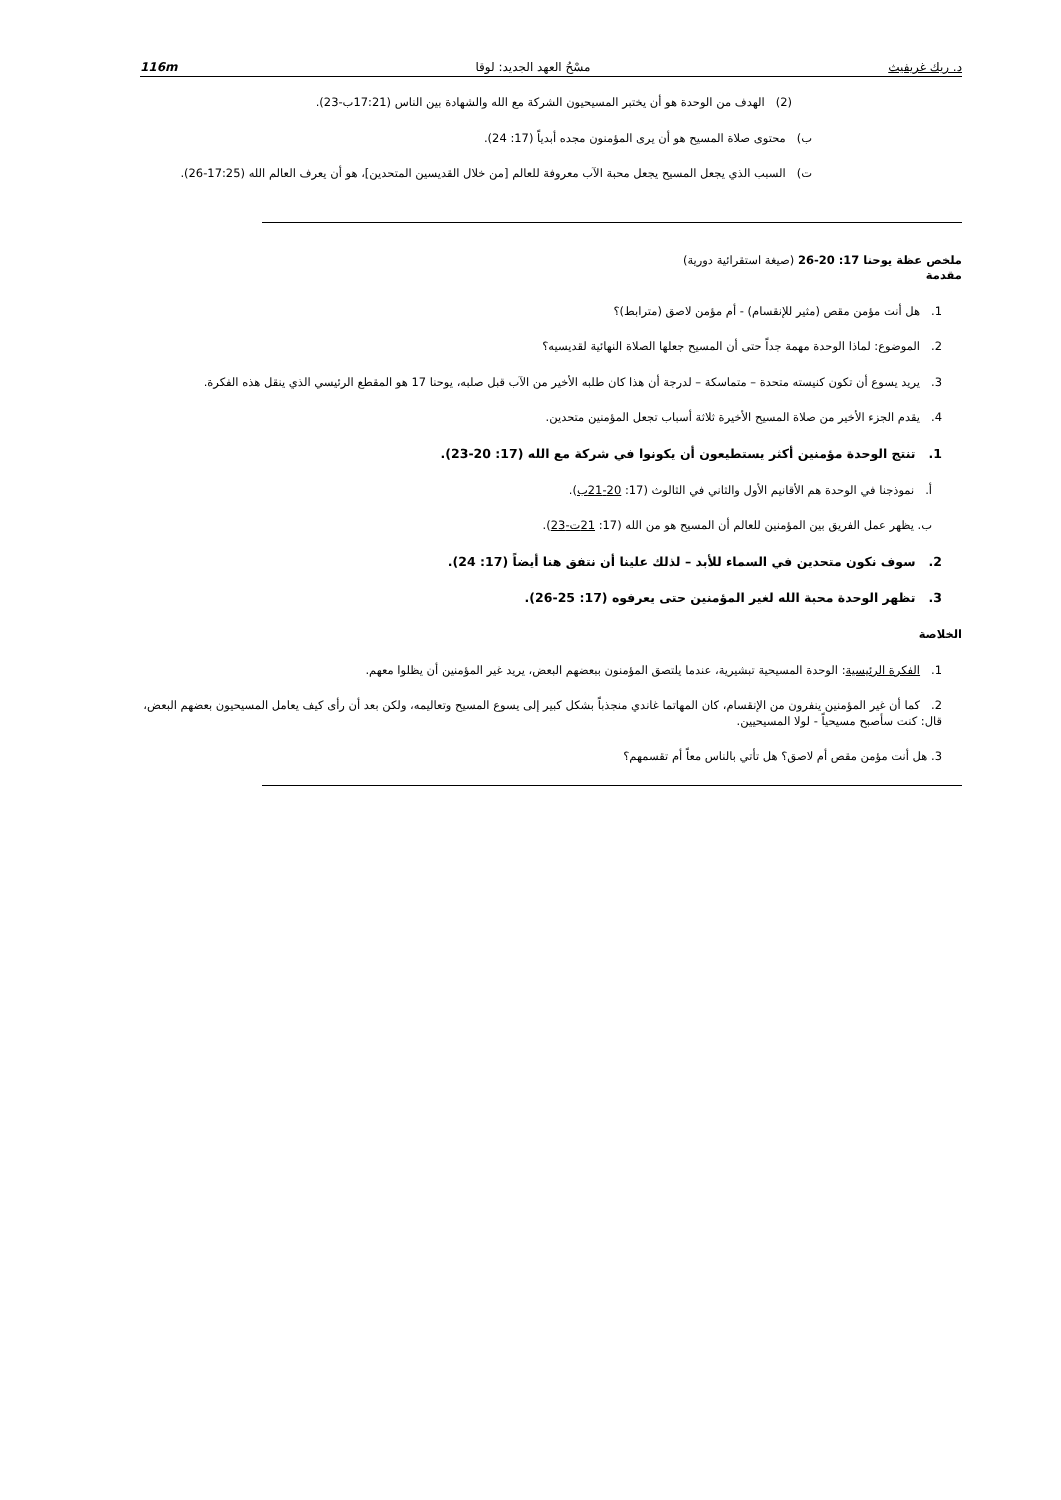د. ريك غريفيث مسْحُ العهد الجديد: لوقا 116m
(2) الهدف من الوحدة هو أن يختبر المسيحيون الشركة مع الله والشهادة بين الناس (17:21ب-23).
ب) محتوى صلاة المسيح هو أن يرى المؤمنون مجده أبدياً (17: 24).
ت) السبب الذي يجعل المسيح يجعل محبة الآب معروفة للعالم [من خلال القديسين المتحدين]، هو أن يعرف العالم الله (17:25-26).
ملخص عظة يوحنا 17: 20-26 (صيغة استقرائية دورية)
مقدمة
1. هل أنت مؤمن مقص (مثير للإنقسام) - أم مؤمن لاصق (مترابط)؟
2. الموضوع: لماذا الوحدة مهمة جداً حتى أن المسيح جعلها الصلاة النهائية لقديسيه؟
3. يريد يسوع أن تكون كنيسته متحدة – متماسكة – لدرجة أن هذا كان طلبه الأخير من الآب قبل صلبه، يوحنا 17 هو المقطع الرئيسي الذي ينقل هذه الفكرة.
4. يقدم الجزء الأخير من صلاة المسيح الأخيرة ثلاثة أسباب تجعل المؤمنين متحدين.
1. تنتج الوحدة مؤمنين أكثر يستطيعون أن يكونوا في شركة مع الله (17: 20-23).
أ. نموذجنا في الوحدة هم الأقانيم الأول والثاني في الثالوث (17: 20-21ب).
ب. يظهر عمل الفريق بين المؤمنين للعالم أن المسيح هو من الله (17: 21ت-23).
2. سوف نكون متحدين في السماء للأبد – لذلك علينا أن نتفق هنا أيضاً (17: 24).
3. تظهر الوحدة محبة الله لغير المؤمنين حتى يعرفوه (17: 25-26).
الخلاصة
1. الفكرة الرئيسية: الوحدة المسيحية تبشيرية، عندما يلتصق المؤمنون ببعضهم البعض، يريد غير المؤمنين أن يظلوا معهم.
2. كما أن غير المؤمنين ينفرون من الإنقسام، كان المهاتما غاندي منجذباً بشكل كبير إلى يسوع المسيح وتعاليمه، ولكن بعد أن رأى كيف يعامل المسيحيون بعضهم البعض، قال: كنت سأصبح مسيحياً - لولا المسيحيين.
3. هل أنت مؤمن مقص أم لاصق؟ هل تأتي بالناس معاً أم تقسمهم؟